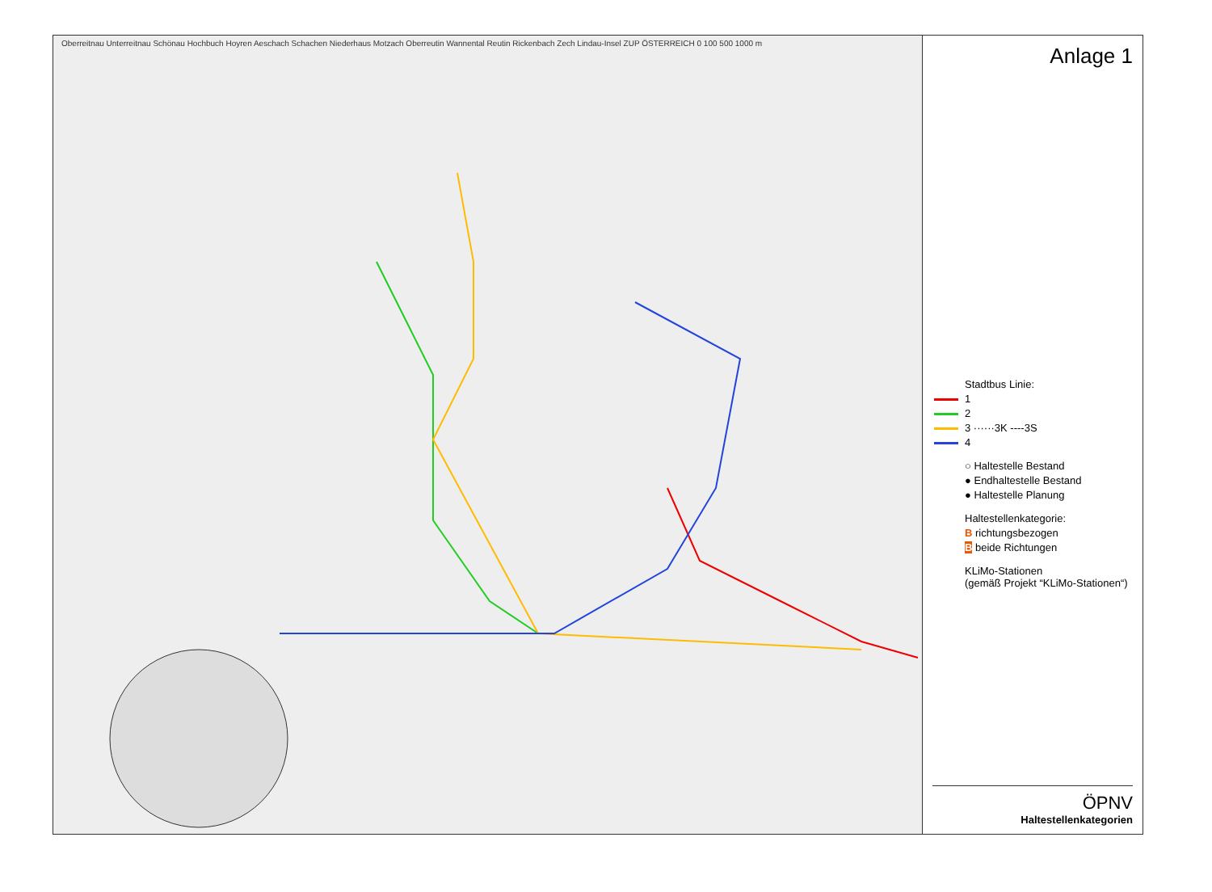Oberreitnau Unterreitnau Schönau Hochbuch Hoyren Aeschach Schachen Niederhaus Motzach Oberreutin Wannental Reutin Rickenbach Zech Lindau-Insel ZUP ÖSTERREICH 0 100 500 1000 m
Anlage 1
Stadtbus Linie:
1
2
3 ······3K ----3S
4
○ Haltestelle Bestand
● Endhaltestelle Bestand
● Haltestelle Planung
Haltestellenkategorie:
B richtungsbezogen
B beide Richtungen
KLiMo-Stationen
(gemäß Projekt “KLiMo-Stationen“)
ÖPNV
Haltestellenkategorien